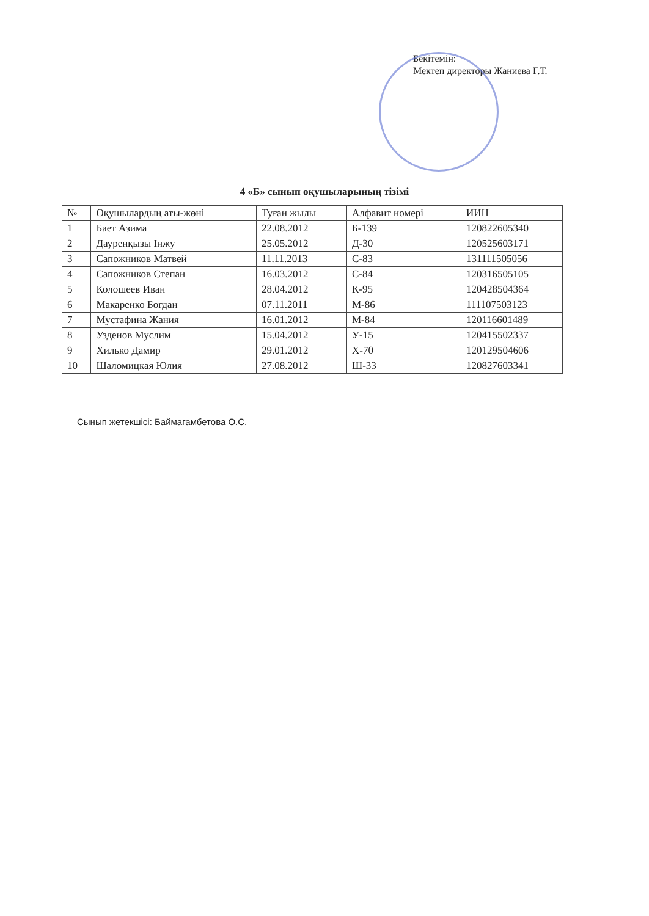Бекітемін:
Мектеп директоры Жаниева Г.Т.
4 «Б» сынып оқушыларының тізімі
| № | Оқушылардың аты-жөні | Туған жылы | Алфавит номері | ИИН |
| --- | --- | --- | --- | --- |
| 1 | Бает Азима | 22.08.2012 | Б-139 | 120822605340 |
| 2 | Дауренқызы Інжу | 25.05.2012 | Д-30 | 120525603171 |
| 3 | Сапожников Матвей | 11.11.2013 | С-83 | 131111505056 |
| 4 | Сапожников Степан | 16.03.2012 | С-84 | 120316505105 |
| 5 | Колошеев Иван | 28.04.2012 | К-95 | 120428504364 |
| 6 | Макаренко Богдан | 07.11.2011 | М-86 | 111107503123 |
| 7 | Мустафина Жания | 16.01.2012 | М-84 | 120116601489 |
| 8 | Узденов Муслим | 15.04.2012 | У-15 | 120415502337 |
| 9 | Хилько Дамир | 29.01.2012 | Х-70 | 120129504606 |
| 10 | Шаломицкая Юлия | 27.08.2012 | Ш-33 | 120827603341 |
Сынып жетекшісі: Баймагамбетова О.С.